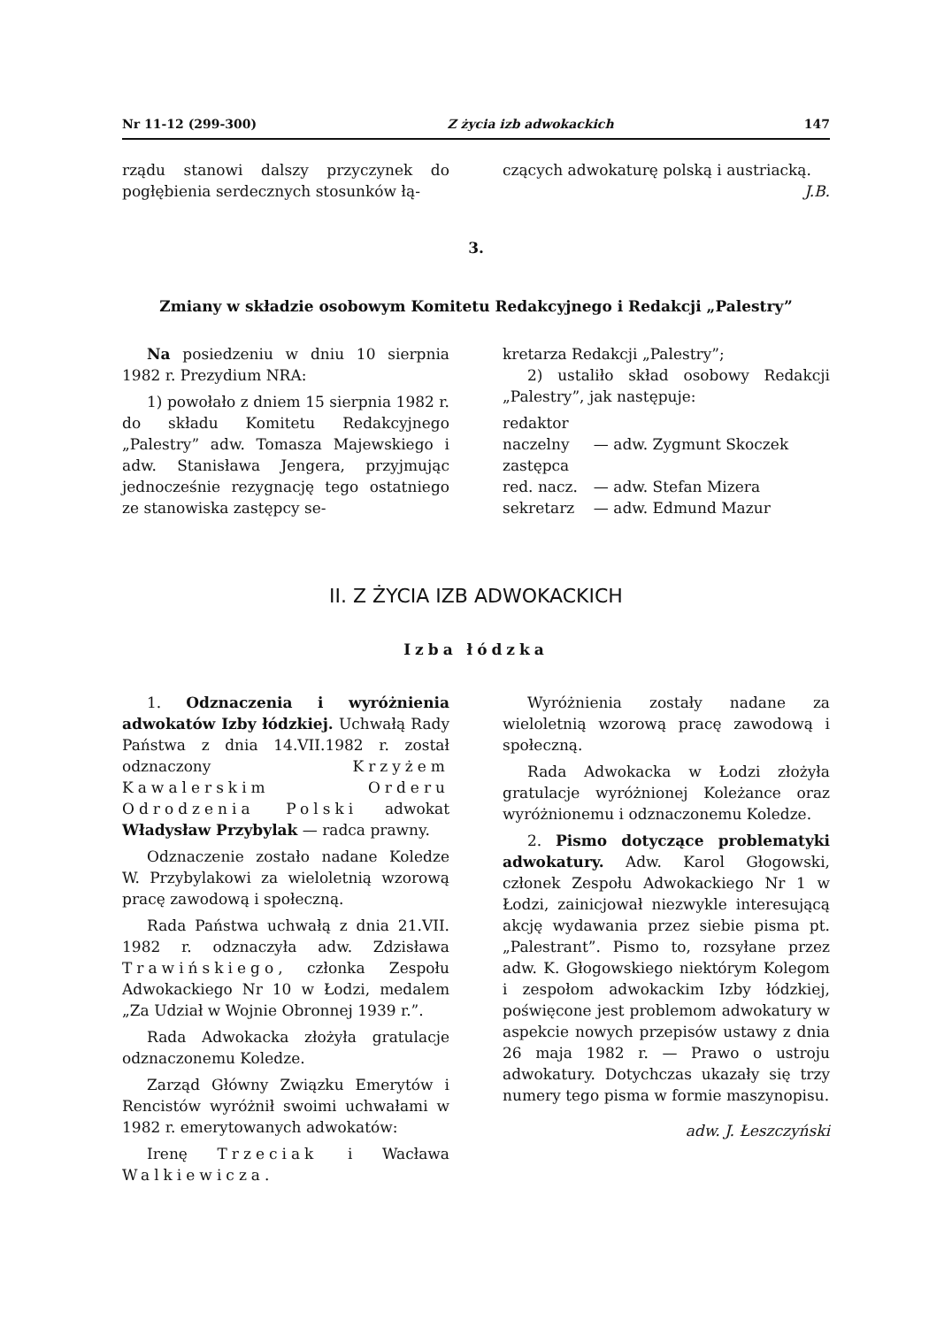Nr 11-12 (299-300) Z życia izb adwokackich 147
rządu stanowi dalszy przyczynek do pogłębienia serdecznych stosunków łą-
czących adwokaturę polską i austriacką.
J.B.
3.
Zmiany w składzie osobowym Komitetu Redakcyjnego i Redakcji „Palestry”
Na posiedzeniu w dniu 10 sierpnia 1982 r. Prezydium NRA:
1) powołało z dniem 15 sierpnia 1982 r. do składu Komitetu Redakcyjnego „Palestry” adw. Tomasza Majewskiego i adw. Stanisława Jengera, przyjmując jednocześnie rezygnację tego ostatniego ze stanowiska zastępcy se-
kretarza Redakcji „Palestry”;
2) ustaliło skład osobowy Redakcji „Palestry”, jak następuje:
| redaktor naczelny | — adw. Zygmunt Skoczek |
| zastępca red. nacz. | — adw. Stefan Mizera |
| sekretarz | — adw. Edmund Mazur |
II. Z ŻYCIA IZB ADWOKACKICH
Izba łódzka
1. Odznaczenia i wyróżnienia adwokatów Izby łódzkiej. Uchwałą Rady Państwa z dnia 14.VII.1982 r. został odznaczony Krzyżem Kawalerskim Orderu Odrodzenia Polski adwokat Władysław Przybylak — radca prawny.
Odznaczenie zostało nadane Koledze W. Przybylakowi za wieloletnią wzorową pracę zawodową i społeczną.
Rada Państwa uchwałą z dnia 21.VII. 1982 r. odznaczyła adw. Zdzisława Trawińskiego, członka Zespołu Adwokackiego Nr 10 w Łodzi, medalem „Za Udział w Wojnie Obronnej 1939 r.”.
Rada Adwokacka złożyła gratulacje odznaczonemu Koledze.
Zarząd Główny Związku Emerytów i Rencistów wyróżnił swoimi uchwałami w 1982 r. emerytowanych adwokatów:
Irenę Trzeciak i Wacława Walkiewicza.
Wyróżnienia zostały nadane za wieloletnią wzorową pracę zawodową i społeczną.
Rada Adwokacka w Łodzi złożyła gratulacje wyróżnionej Koleżance oraz wyróżnionemu i odznaczonemu Koledze.
2. Pismo dotyczące problematyki adwokatury. Adw. Karol Głogowski, członek Zespołu Adwokackiego Nr 1 w Łodzi, zainicjował niezwykle interesującą akcję wydawania przez siebie pisma pt. „Palestrant”. Pismo to, rozsyłane przez adw. K. Głogowskiego niektórym Kolegom i zespołom adwokackim Izby łódzkiej, poświęcone jest problemom adwokatury w aspekcie nowych przepisów ustawy z dnia 26 maja 1982 r. — Prawo o ustroju adwokatury. Dotychczas ukazały się trzy numery tego pisma w formie maszynopisu.
adw. J. Łeszczyński